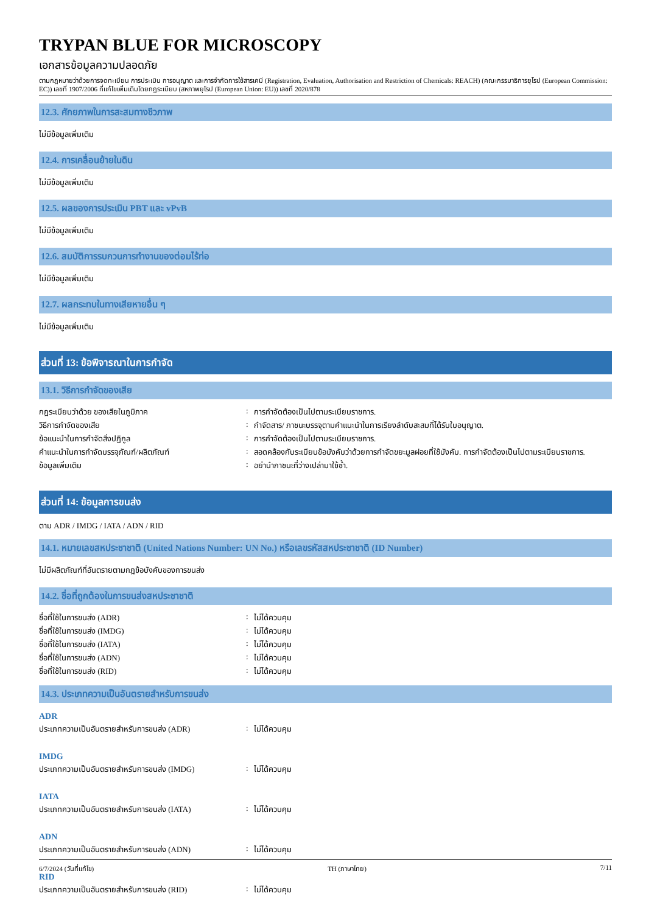TRYPAN BLUE FOR MICROSCOPY
เอกสารข้อมูลความปลอดภัย
ตามกฎหมายว่าด้วยการจดทะเบียน การประเมิน การอนุญาต และการจำกัดการใช้สารเคมี (Registration, Evaluation, Authorisation and Restriction of Chemicals: REACH) (คณะกรรมาธิการยุโรป (European Commission: EC)) เลขที่ 1907/2006 ที่แก้ไขเพิ่มเติมโดยกฎระเบียบ (สหภาพยุโรป (European Union: EU)) เลขที่ 2020/878
12.3. ศักยภาพในการสะสมทางชีวภาพ
ไม่มีข้อมูลเพิ่มเติม
12.4. การเคลื่อนย้ายในดิน
ไม่มีข้อมูลเพิ่มเติม
12.5. ผลของการประเมิน PBT และ vPvB
ไม่มีข้อมูลเพิ่มเติม
12.6. สมบัติการรบกวนการทำงานของต่อมไร้ท่อ
ไม่มีข้อมูลเพิ่มเติม
12.7. ผลกระทบในทางเสียหายอื่น ๆ
ไม่มีข้อมูลเพิ่มเติม
ส่วนที่ 13: ข้อพิจารณาในการกำจัด
13.1. วิธีการกำจัดของเสีย
| กฎระเบียบว่าด้วย ของเสียในภูมิภาค | : | การกำจัดต้องเป็นไปตามระเบียบราชการ. |
| วิธีการกำจัดของเสีย | : | กำจัดสาร/ ภาชนะบรรจุตามคำแนะนำในการเรียงลำดับสะสมที่ได้รับใบอนุญาต. |
| ข้อแนะนำในการกำจัดสิ่งปฏิกูล | : | การกำจัดต้องเป็นไปตามระเบียบราชการ. |
| คำแนะนำในการกำจัดบรรจุภัณฑ์/ผลิตภัณฑ์ | : | สอดคล้องกับระเบียบข้อบังคับว่าด้วยการกำจัดขยะมูลฝอยที่ใช้บังคับ. การกำจัดต้องเป็นไปตามระเบียบราชการ. |
| ข้อมูลเพิ่มเติม | : | อย่านำภาชนะที่ว่างเปล่ามาใช้ซ้ำ. |
ส่วนที่ 14: ข้อมูลการขนส่ง
ตาม ADR / IMDG / IATA / ADN / RID
14.1. หมายเลขสหประชาชาติ (United Nations Number: UN No.) หรือเลขรหัสสหประชาชาติ (ID Number)
ไม่มีผลิตภัณฑ์ที่อันตรายตามกฎข้อบังคับของการขนส่ง
14.2. ชื่อที่ถูกต้องในการขนส่งสหประชาชาติ
| ชื่อที่ใช้ในการขนส่ง (ADR) | : | ไม่ได้ควบคุม |
| ชื่อที่ใช้ในการขนส่ง (IMDG) | : | ไม่ได้ควบคุม |
| ชื่อที่ใช้ในการขนส่ง (IATA) | : | ไม่ได้ควบคุม |
| ชื่อที่ใช้ในการขนส่ง (ADN) | : | ไม่ได้ควบคุม |
| ชื่อที่ใช้ในการขนส่ง (RID) | : | ไม่ได้ควบคุม |
14.3. ประเภทความเป็นอันตรายสำหรับการขนส่ง
ADR
| ประเภทความเป็นอันตรายสำหรับการขนส่ง (ADR) | : | ไม่ได้ควบคุม |
IMDG
| ประเภทความเป็นอันตรายสำหรับการขนส่ง (IMDG) | : | ไม่ได้ควบคุม |
IATA
| ประเภทความเป็นอันตรายสำหรับการขนส่ง (IATA) | : | ไม่ได้ควบคุม |
ADN
| ประเภทความเป็นอันตรายสำหรับการขนส่ง (ADN) | : | ไม่ได้ควบคุม |
RID
| ประเภทความเป็นอันตรายสำหรับการขนส่ง (RID) | : | ไม่ได้ควบคุม |
6/7/2024 (วันที่แก้ไข) TH (ภาษาไทย) 7/11